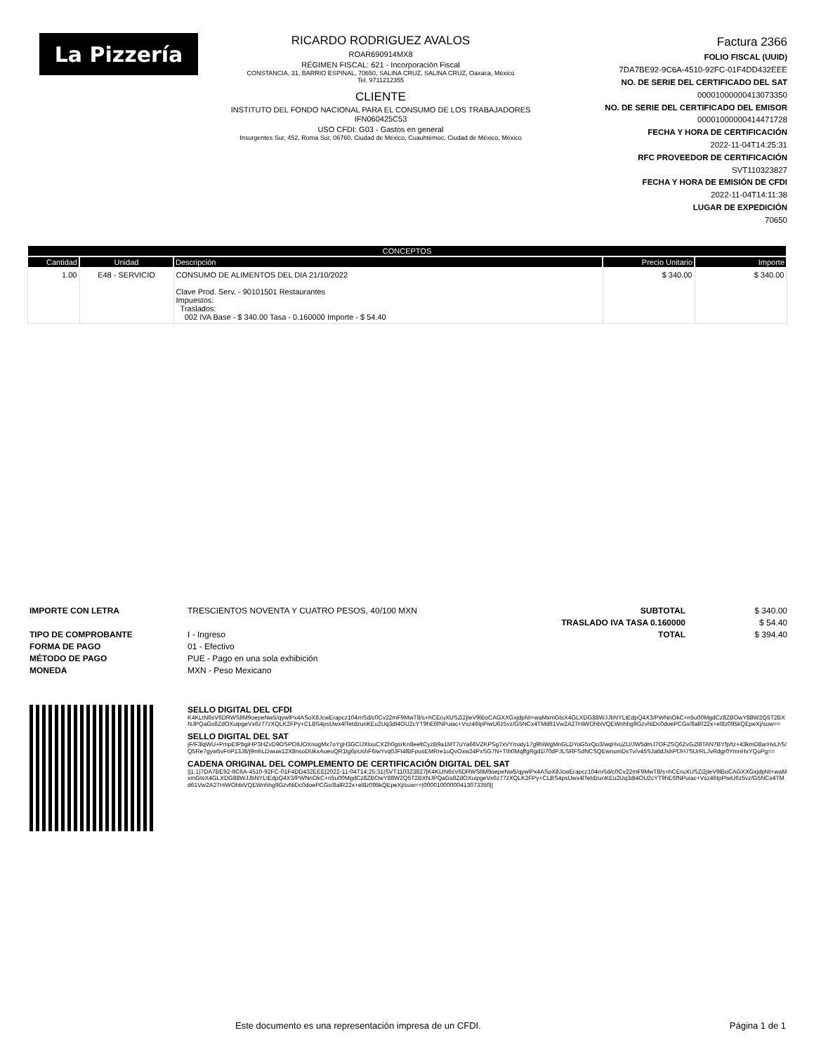La Pizzería
RICARDO RODRIGUEZ AVALOS
ROAR690914MX8
RÉGIMEN FISCAL: 621 - Incorporación Fiscal
CONSTANCIA, 31, BARRIO ESPINAL, 70650, SALINA CRUZ, SALINA CRUZ, Oaxaca, México
Tel. 9711212355
CLIENTE
INSTITUTO DEL FONDO NACIONAL PARA EL CONSUMO DE LOS TRABAJADORES
IFN060425C53
USO CFDI: G03 - Gastos en general
Insurgentes Sur, 452, Roma Sur, 06760, Ciudad de México, Cuauhtémoc, Ciudad de México, México
Factura 2366
FOLIO FISCAL (UUID)
7DA7BE92-9C6A-4510-92FC-01F4DD432EEE
NO. DE SERIE DEL CERTIFICADO DEL SAT
00001000000413073350
NO. DE SERIE DEL CERTIFICADO DEL EMISOR
00001000000414471728
FECHA Y HORA DE CERTIFICACIÓN
2022-11-04T14:25:31
RFC PROVEEDOR DE CERTIFICACIÓN
SVT110323827
FECHA Y HORA DE EMISIÓN DE CFDI
2022-11-04T14:11:38
LUGAR DE EXPEDICIÓN
70650
| CONCEPTOS | | | | |
| --- | --- | --- | --- | --- |
| Cantidad | Unidad | Descripción | Precio Unitario | Importe |
| 1.00 | E48 - SERVICIO | CONSUMO DE ALIMENTOS DEL DIA 21/10/2022 Clave Prod. Serv. - 90101501 Restaurantes Impuestos: Traslados: 002 IVA Base - $ 340.00 Tasa - 0.160000 Importe - $ 54.40 | $ 340.00 | $ 340.00 |
IMPORTE CON LETRA
TIPO DE COMPROBANTE
FORMA DE PAGO
MÉTODO DE PAGO
MONEDA
TRESCIENTOS NOVENTA Y CUATRO PESOS, 40/100 MXN
I - Ingreso
01 - Efectivo
PUE - Pago en una sola exhibición
MXN - Peso Mexicano
SUBTOTAL
TRASLADO IVA TASA 0.160000
TOTAL
$ 340.00
$ 54.40
$ 394.40
SELLO DIGITAL DEL CFDI
K4KLtN6sV6DRWSlIM9oepeNw5/qywlPx4ASoX8JcwErapcz104rnSd/c0Cv22mF9MwT8/s+hCEruXUSZi2jIeV9lBoCAGXXGxjdpNt+waMxmGtsX4GLXDG88WJJbNYLtEdpQ4X3/PWNnOkC+n5u00MgdCz8ZBOwY88W2Q5T2BXNJPQaGs8ZdOXuipgeVx6z77zXQLK2FPy+CLBS4psUwx4lTetdzunKEu2Uq3dI4OU2cYT9hE6fNPuiac+Vsz46IpPiwU6z5vz/G5NCx4TMd61Vw2A27HiWOhbiVQEWnhhg9GzvNiDc0doePCGx/8alR22x+el8z095kQEpeXj/suw==
SELLO DIGITAL DEL SAT
jF/F3lqWU+PmpEtPbgiHP3HZvD9OSPOtUOXnogMx7oYgH3GClJXlouCXZh0gsrKn8eeltCyzB9a1MT7uYa66VZKPSg7xVYmaty17g9hiWgMnGLDYoG5xQo3/wqHvuZU/JW5dmJ7OFZSQ6ZvGZl8TAN7BYfp/tz+43kmD8arHvLhS/Q5Re7gyw5vFnP13J8/j9mhLDwuw12X8nsoDUkxAueuQR1tg6pUshF6iwYvq0JFt4fBFpusEMRre1uQvOxw24PxSG7N+Tth0MqffgRgd1l70dPJLSRFSdNCSQEwnumDsTv/v45SJatldJshPfJH7SUrRLJvRdgr0YmnHxYQuPg==
CADENA ORIGINAL DEL COMPLEMENTO DE CERTIFICACIÓN DIGITAL DEL SAT
||1.1|7DA7BE92-9C6A-4510-92FC-01F4DD432EEE|2022-11-04T14:25:31|SVT110323827|K4KLtN6sV6DRWSlIM9oepeNw5/qywlPx4ASoX8JcwErapcz104rnSd/c0Cv22mF9MwT8/s+hCEruXUSZi2jIeV9lBoCAGXXGxjdpNt+waMxmGtsX4GLXDG88WJJbNYLtEdpQ4X3/PWNnOkC+n5u00MgdCz8ZBOwY88W2Q5T2BXNJPQaGs8ZdOXuipgeVx6z77zXQLK2FPy+CLBS4psUwx4lTetdzunKEu2Uq3dI4OU2cYT9hE6fNPuiac+Vsz46IpPiwU6z5vz/G5NCx4TMd61Vw2A27HiWOhbiVQEWnhhg9GzvNiDc0doePCGx/8alR22x+el8z095kQEpeXj/suw==|00001000000413073350||
Este documento es una representación impresa de un CFDI. Página 1 de 1